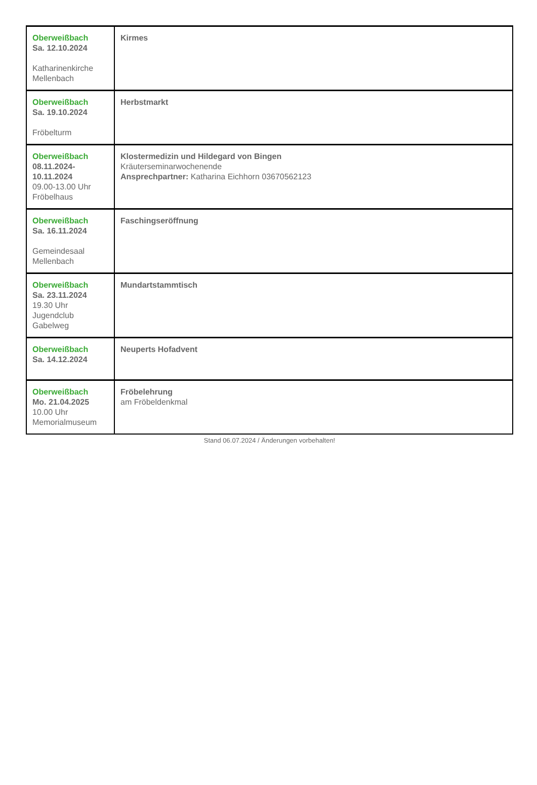| Oberweißbach Sa. 12.10.2024 Katharinenkirche Mellenbach | Kirmes |
| Oberweißbach Sa. 19.10.2024 Fröbelturm | Herbstmarkt |
| Oberweißbach 08.11.2024-10.11.2024 09.00-13.00 Uhr Fröbelhaus | Klostermedizin und Hildegard von Bingen Kräuterseminarwochenende Ansprechpartner: Katharina Eichhorn 03670562123 |
| Oberweißbach Sa. 16.11.2024 Gemeindesaal Mellenbach | Faschingseröffnung |
| Oberweißbach Sa. 23.11.2024 19.30 Uhr Jugendclub Gabelweg | Mundartstammtisch |
| Oberweißbach Sa. 14.12.2024 | Neuperts Hofadvent |
| Oberweißbach Mo. 21.04.2025 10.00 Uhr Memorialmuseum | Fröbelehrung am Fröbeldenkmal |
Stand 06.07.2024 / Änderungen vorbehalten!